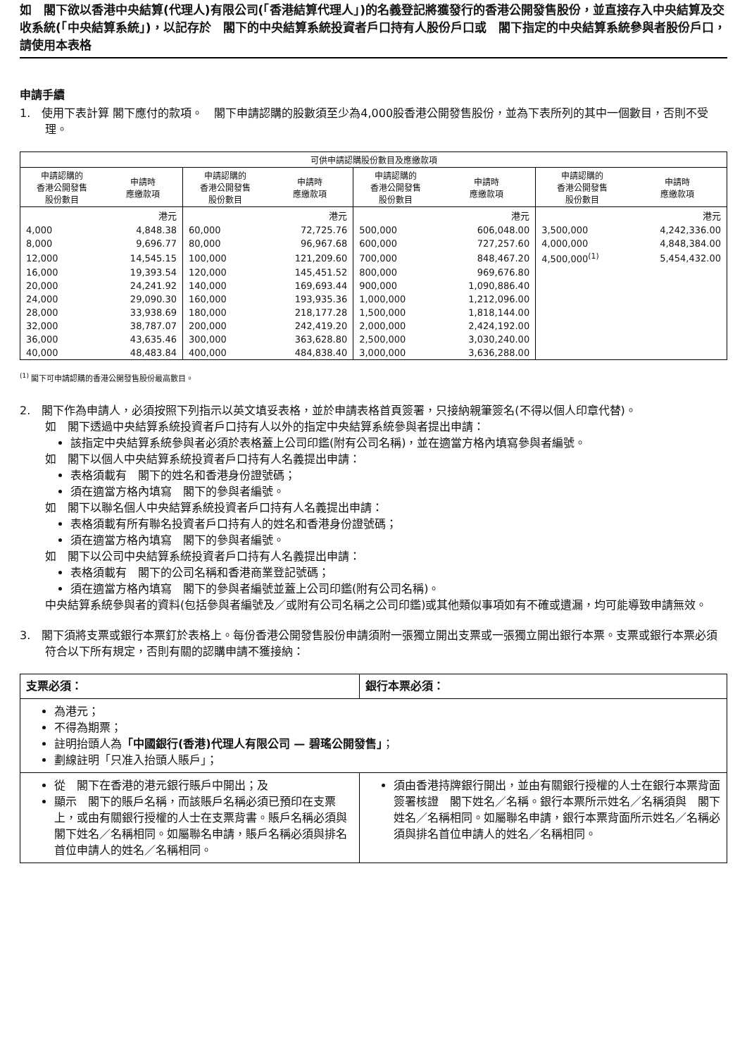如　閣下欲以香港中央結算(代理人)有限公司(「香港結算代理人」)的名義登記將獲發行的香港公開發售股份，並直接存入中央結算及交收系統(「中央結算系統」)，以記存於　閣下的中央結算系統投資者戶口持有人股份戶口或　閣下指定的中央結算系統參與者股份戶口，請使用本表格
申請手續
1.　使用下表計算 閣下應付的款項。　閣下申請認購的股數須至少為4,000股香港公開發售股份，並為下表所列的其中一個數目，否則不受理。
| 可供申請認購股份數目及應繳款項 | | | | | | | |
| --- | --- | --- | --- | --- | --- | --- | --- |
| 申請認購的 香港公開發售 股份數目 | 申請時 應繳款項 | 申請認購的 香港公開發售 股份數目 | 申請時 應繳款項 | 申請認購的 香港公開發售 股份數目 | 申請時 應繳款項 | 申請認購的 香港公開發售 股份數目 | 申請時 應繳款項 |
| | 港元 | | 港元 | | 港元 | | 港元 |
| 4,000 | 4,848.38 | 60,000 | 72,725.76 | 500,000 | 606,048.00 | 3,500,000 | 4,242,336.00 |
| 8,000 | 9,696.77 | 80,000 | 96,967.68 | 600,000 | 727,257.60 | 4,000,000 | 4,848,384.00 |
| 12,000 | 14,545.15 | 100,000 | 121,209.60 | 700,000 | 848,467.20 | 4,500,000<sup>(1)</sup> | 5,454,432.00 |
| 16,000 | 19,393.54 | 120,000 | 145,451.52 | 800,000 | 969,676.80 | | |
| 20,000 | 24,241.92 | 140,000 | 169,693.44 | 900,000 | 1,090,886.40 | | |
| 24,000 | 29,090.30 | 160,000 | 193,935.36 | 1,000,000 | 1,212,096.00 | | |
| 28,000 | 33,938.69 | 180,000 | 218,177.28 | 1,500,000 | 1,818,144.00 | | |
| 32,000 | 38,787.07 | 200,000 | 242,419.20 | 2,000,000 | 2,424,192.00 | | |
| 36,000 | 43,635.46 | 300,000 | 363,628.80 | 2,500,000 | 3,030,240.00 | | |
| 40,000 | 48,483.84 | 400,000 | 484,838.40 | 3,000,000 | 3,636,288.00 | | |
<sup>(1)</sup> 閣下可申請認購的香港公開發售股份最高數目。
2.　閣下作為申請人，必須按照下列指示以英文填妥表格，並於申請表格首頁簽署，只接納親筆簽名(不得以個人印章代替)。
如　閣下透過中央結算系統投資者戶口持有人以外的指定中央結算系統參與者提出申請：
該指定中央結算系統參與者必須於表格蓋上公司印鑑(附有公司名稱)，並在適當方格內填寫參與者編號。
如　閣下以個人中央結算系統投資者戶口持有人名義提出申請：
表格須載有　閣下的姓名和香港身份證號碼；
須在適當方格內填寫　閣下的參與者編號。
如　閣下以聯名個人中央結算系統投資者戶口持有人名義提出申請：
表格須載有所有聯名投資者戶口持有人的姓名和香港身份證號碼；
須在適當方格內填寫　閣下的參與者編號。
如　閣下以公司中央結算系統投資者戶口持有人名義提出申請：
表格須載有　閣下的公司名稱和香港商業登記號碼；
須在適當方格內填寫　閣下的參與者編號並蓋上公司印鑑(附有公司名稱)。
中央結算系統參與者的資料(包括參與者編號及／或附有公司名稱之公司印鑑)或其他類似事項如有不確或遺漏，均可能導致申請無效。
3.　閣下須將支票或銀行本票釘於表格上。每份香港公開發售股份申請須附一張獨立開出支票或一張獨立開出銀行本票。支票或銀行本票必須符合以下所有規定，否則有關的認購申請不獲接納：
| 支票必須： | 銀行本票必須： |
| 為港元； 不得為期票； 註明抬頭人為 「中國銀行(香港)代理人有限公司 — 碧瑤公開發售」 ； 劃線註明「只准入抬頭人賬戶」； | |
| 從 閣下在香港的港元銀行賬戶中開出；及 顯示 閣下的賬戶名稱，而該賬戶名稱必須已預印在支票上，或由有關銀行授權的人士在支票背書。賬戶名稱必須與閣下姓名／名稱相同。如屬聯名申請，賬戶名稱必須與排名首位申請人的姓名／名稱相同。 | 須由香港持牌銀行開出，並由有關銀行授權的人士在銀行本票背面簽署核證 閣下姓名／名稱。銀行本票所示姓名／名稱須與 閣下姓名／名稱相同。如屬聯名申請，銀行本票背面所示姓名／名稱必須與排名首位申請人的姓名／名稱相同。 |